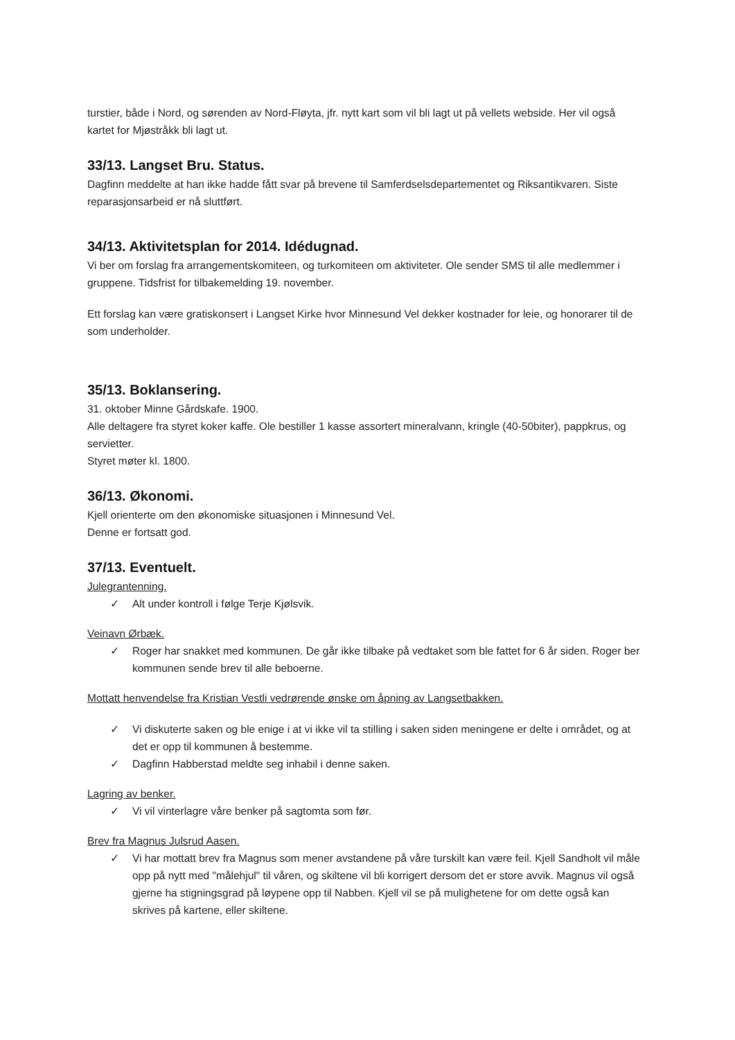turstier, både i Nord, og sørenden av Nord-Fløyta, jfr. nytt kart som vil bli lagt ut på vellets webside. Her vil også kartet for Mjøstråkk bli lagt ut.
33/13. Langset Bru. Status.
Dagfinn meddelte at han ikke hadde fått svar på brevene til Samferdselsdepartementet og Riksantikvaren. Siste reparasjonsarbeid er nå sluttført.
34/13. Aktivitetsplan for 2014. Idédugnad.
Vi ber om forslag fra arrangementskomiteen, og turkomiteen om aktiviteter. Ole sender SMS til alle medlemmer i gruppene. Tidsfrist for tilbakemelding 19. november.
Ett forslag kan være gratiskonsert i Langset Kirke hvor Minnesund Vel dekker kostnader for leie, og honorarer til de som underholder.
35/13. Boklansering.
31. oktober Minne Gårdskafe. 1900.
Alle deltagere fra styret koker kaffe. Ole bestiller 1 kasse assortert mineralvann, kringle (40-50biter), pappkrus, og servietter.
Styret møter kl. 1800.
36/13. Økonomi.
Kjell orienterte om den økonomiske situasjonen i Minnesund Vel.
Denne er fortsatt god.
37/13. Eventuelt.
Julegrantenning.
✓ Alt under kontroll i følge Terje Kjølsvik.
Veinavn Ørbæk.
✓ Roger har snakket med kommunen. De går ikke tilbake på vedtaket som ble fattet for 6 år siden. Roger ber kommunen sende brev til alle beboerne.
Mottatt henvendelse fra Kristian Vestli vedrørende ønske om åpning av Langsetbakken.
✓ Vi diskuterte saken og ble enige i at vi ikke vil ta stilling i saken siden meningene er delte i området, og at det er opp til kommunen å bestemme.
✓ Dagfinn Habberstad meldte seg inhabil i denne saken.
Lagring av benker.
✓ Vi vil vinterlagre våre benker på sagtomta som før.
Brev fra Magnus Julsrud Aasen.
✓ Vi har mottatt brev fra Magnus som mener avstandene på våre turskilt kan være feil. Kjell Sandholt vil måle opp på nytt med "målehjul" til våren, og skiltene vil bli korrigert dersom det er store avvik. Magnus vil også gjerne ha stigningsgrad på løypene opp til Nabben. Kjell vil se på mulighetene for om dette også kan skrives på kartene, eller skiltene.